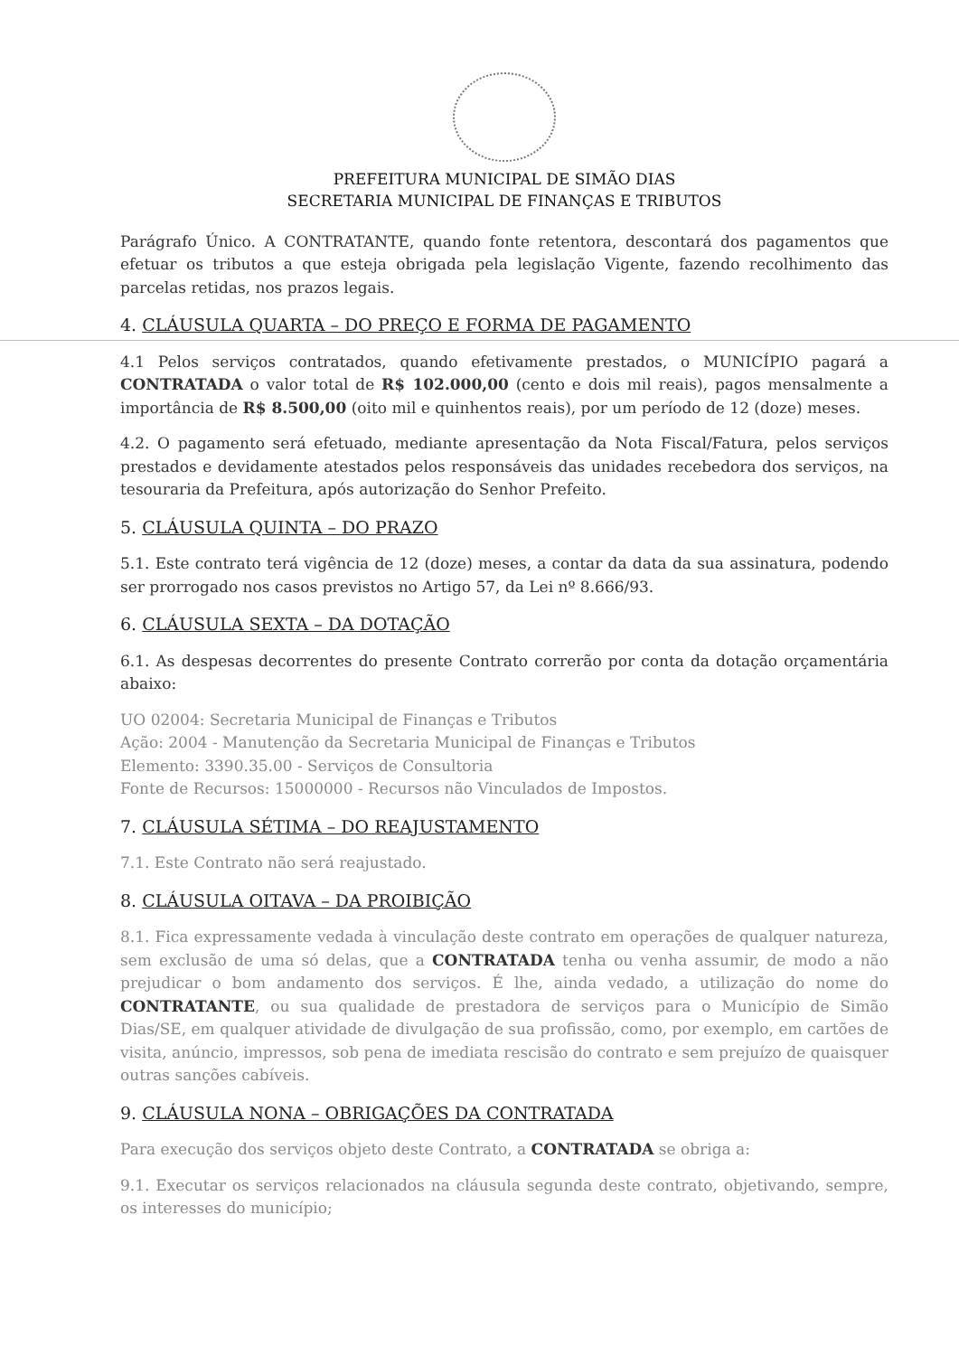PREFEITURA MUNICIPAL DE SIMÃO DIAS
SECRETARIA MUNICIPAL DE FINANÇAS E TRIBUTOS
Parágrafo Único. A CONTRATANTE, quando fonte retentora, descontará dos pagamentos que efetuar os tributos a que esteja obrigada pela legislação Vigente, fazendo recolhimento das parcelas retidas, nos prazos legais.
4. CLÁUSULA QUARTA – DO PREÇO E FORMA DE PAGAMENTO
4.1 Pelos serviços contratados, quando efetivamente prestados, o MUNICÍPIO pagará a CONTRATADA o valor total de R$ 102.000,00 (cento e dois mil reais), pagos mensalmente a importância de R$ 8.500,00 (oito mil e quinhentos reais), por um período de 12 (doze) meses.
4.2. O pagamento será efetuado, mediante apresentação da Nota Fiscal/Fatura, pelos serviços prestados e devidamente atestados pelos responsáveis das unidades recebedora dos serviços, na tesouraria da Prefeitura, após autorização do Senhor Prefeito.
5. CLÁUSULA QUINTA – DO PRAZO
5.1. Este contrato terá vigência de 12 (doze) meses, a contar da data da sua assinatura, podendo ser prorrogado nos casos previstos no Artigo 57, da Lei nº 8.666/93.
6. CLÁUSULA SEXTA – DA DOTAÇÃO
6.1. As despesas decorrentes do presente Contrato correrão por conta da dotação orçamentária abaixo:
UO 02004: Secretaria Municipal de Finanças e Tributos
Ação: 2004 - Manutenção da Secretaria Municipal de Finanças e Tributos
Elemento: 3390.35.00 - Serviços de Consultoria
Fonte de Recursos: 15000000 - Recursos não Vinculados de Impostos.
7. CLÁUSULA SÉTIMA – DO REAJUSTAMENTO
7.1. Este Contrato não será reajustado.
8. CLÁUSULA OITAVA – DA PROIBIÇÃO
8.1. Fica expressamente vedada à vinculação deste contrato em operações de qualquer natureza, sem exclusão de uma só delas, que a CONTRATADA tenha ou venha assumir, de modo a não prejudicar o bom andamento dos serviços. É lhe, ainda vedado, a utilização do nome do CONTRATANTE, ou sua qualidade de prestadora de serviços para o Município de Simão Dias/SE, em qualquer atividade de divulgação de sua profissão, como, por exemplo, em cartões de visita, anúncio, impressos, sob pena de imediata rescisão do contrato e sem prejuízo de quaisquer outras sanções cabíveis.
9. CLÁUSULA NONA – OBRIGAÇÕES DA CONTRATADA
Para execução dos serviços objeto deste Contrato, a CONTRATADA se obriga a:
9.1. Executar os serviços relacionados na cláusula segunda deste contrato, objetivando, sempre, os interesses do município;